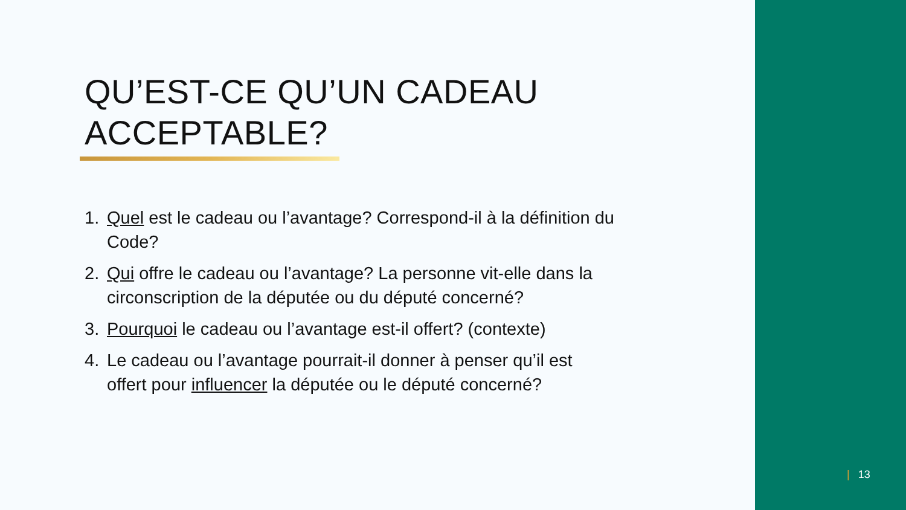QU’EST-CE QU’UN CADEAU
ACCEPTABLE?
1. Quel est le cadeau ou l’avantage? Correspond-il à la définition du Code?
2. Qui offre le cadeau ou l’avantage? La personne vit-elle dans la circonscription de la députée ou du député concerné?
3. Pourquoi le cadeau ou l’avantage est-il offert? (contexte)
4. Le cadeau ou l’avantage pourrait-il donner à penser qu’il est offert pour influencer la députée ou le député concerné?
| 13